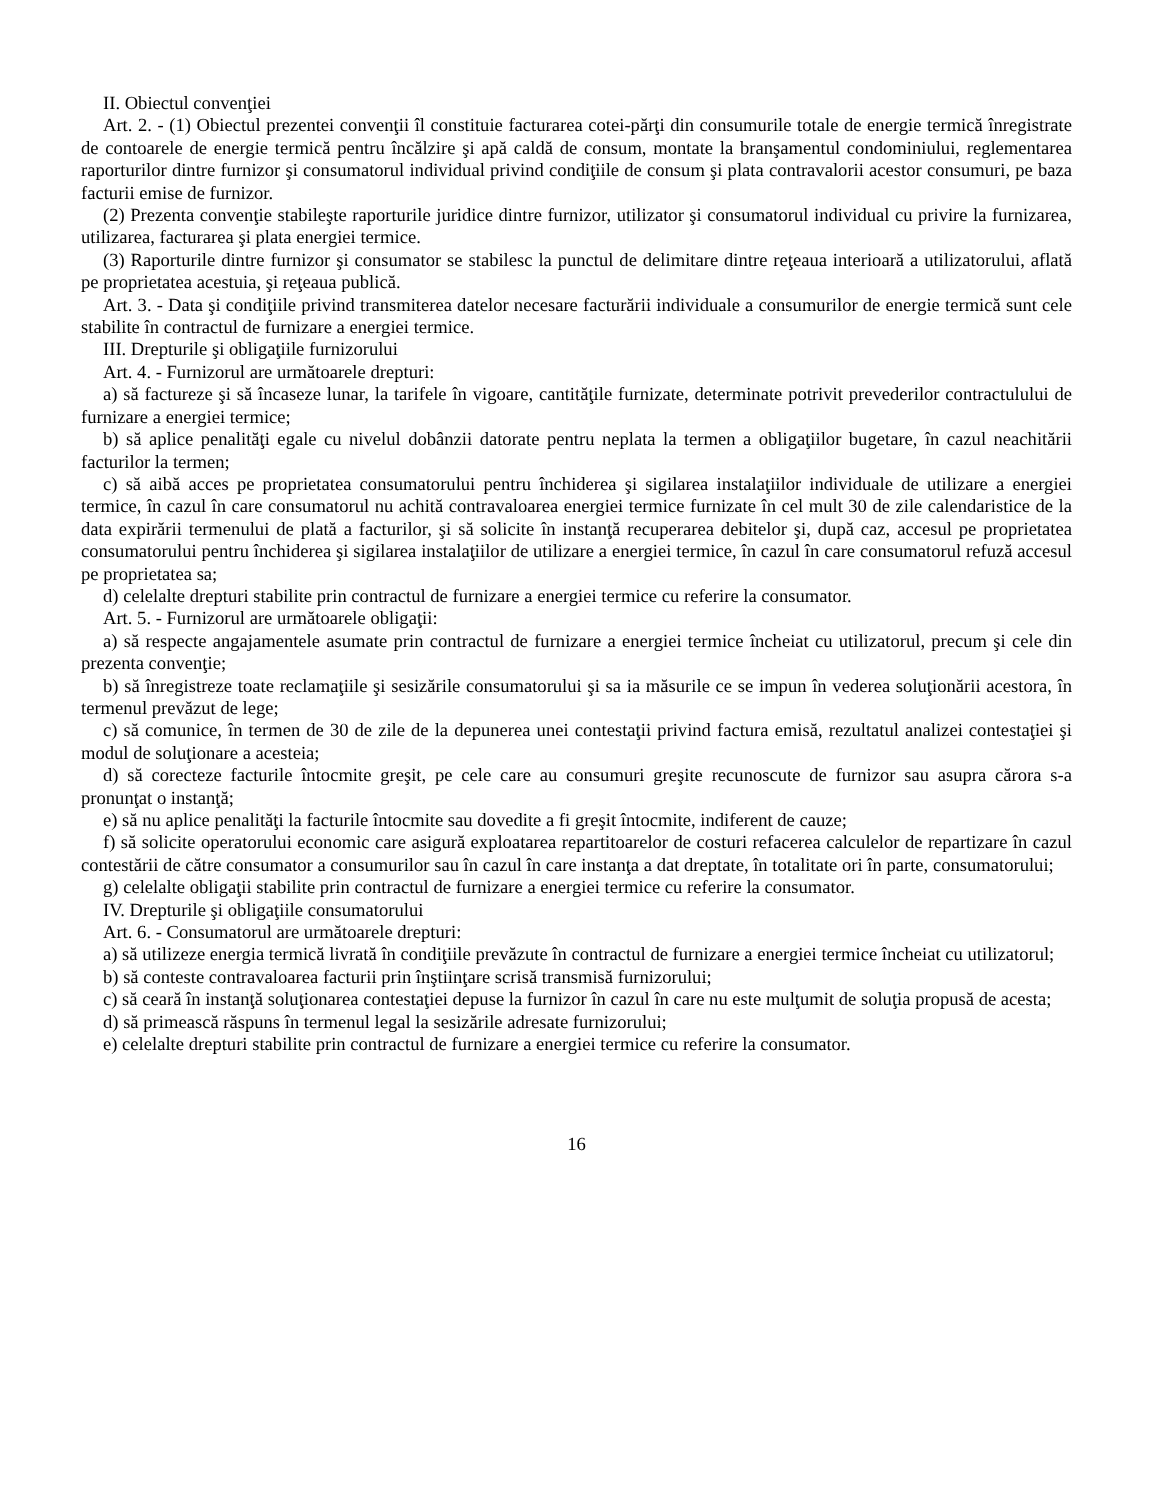II. Obiectul convenţiei
Art. 2. - (1) Obiectul prezentei convenţii îl constituie facturarea cotei-părţi din consumurile totale de energie termică înregistrate de contoarele de energie termică pentru încălzire şi apă caldă de consum, montate la branşamentul condominiului, reglementarea raporturilor dintre furnizor şi consumatorul individual privind condiţiile de consum şi plata contravalorii acestor consumuri, pe baza facturii emise de furnizor.
(2) Prezenta convenţie stabileşte raporturile juridice dintre furnizor, utilizator şi consumatorul individual cu privire la furnizarea, utilizarea, facturarea şi plata energiei termice.
(3) Raporturile dintre furnizor şi consumator se stabilesc la punctul de delimitare dintre reţeaua interioară a utilizatorului, aflată pe proprietatea acestuia, şi reţeaua publică.
Art. 3. - Data şi condiţiile privind transmiterea datelor necesare facturării individuale a consumurilor de energie termică sunt cele stabilite în contractul de furnizare a energiei termice.
III. Drepturile şi obligaţiile furnizorului
Art. 4. - Furnizorul are următoarele drepturi:
a) să factureze şi să încaseze lunar, la tarifele în vigoare, cantităţile furnizate, determinate potrivit prevederilor contractulului de furnizare a energiei termice;
b) să aplice penalităţi egale cu nivelul dobânzii datorate pentru neplata la termen a obligaţiilor bugetare, în cazul neachitării facturilor la termen;
c) să aibă acces pe proprietatea consumatorului pentru închiderea şi sigilarea instalaţiilor individuale de utilizare a energiei termice, în cazul în care consumatorul nu achită contravaloarea energiei termice furnizate în cel mult 30 de zile calendaristice de la data expirării termenului de plată a facturilor, şi să solicite în instanţă recuperarea debitelor şi, după caz, accesul pe proprietatea consumatorului pentru închiderea şi sigilarea instalaţiilor de utilizare a energiei termice, în cazul în care consumatorul refuză accesul pe proprietatea sa;
d) celelalte drepturi stabilite prin contractul de furnizare a energiei termice cu referire la consumator.
Art. 5. - Furnizorul are următoarele obligaţii:
a) să respecte angajamentele asumate prin contractul de furnizare a energiei termice încheiat cu utilizatorul, precum şi cele din prezenta convenţie;
b) să înregistreze toate reclamaţiile şi sesizările consumatorului şi sa ia măsurile ce se impun în vederea soluţionării acestora, în termenul prevăzut de lege;
c) să comunice, în termen de 30 de zile de la depunerea unei contestaţii privind factura emisă, rezultatul analizei contestaţiei şi modul de soluţionare a acesteia;
d) să corecteze facturile întocmite greşit, pe cele care au consumuri greşite recunoscute de furnizor sau asupra cărora s-a pronunţat o instanţă;
e) să nu aplice penalităţi la facturile întocmite sau dovedite a fi greşit întocmite, indiferent de cauze;
f) să solicite operatorului economic care asigură exploatarea repartitoarelor de costuri refacerea calculelor de repartizare în cazul contestării de către consumator a consumurilor sau în cazul în care instanţa a dat dreptate, în totalitate ori în parte, consumatorului;
g) celelalte obligaţii stabilite prin contractul de furnizare a energiei termice cu referire la consumator.
IV. Drepturile şi obligaţiile consumatorului
Art. 6. - Consumatorul are următoarele drepturi:
a) să utilizeze energia termică livrată în condiţiile prevăzute în contractul de furnizare a energiei termice încheiat cu utilizatorul;
b) să conteste contravaloarea facturii prin înştiinţare scrisă transmisă furnizorului;
c) să ceară în instanţă soluţionarea contestaţiei depuse la furnizor în cazul în care nu este mulţumit de soluţia propusă de acesta;
d) să primească răspuns în termenul legal la sesizările adresate furnizorului;
e) celelalte drepturi stabilite prin contractul de furnizare a energiei termice cu referire la consumator.
16